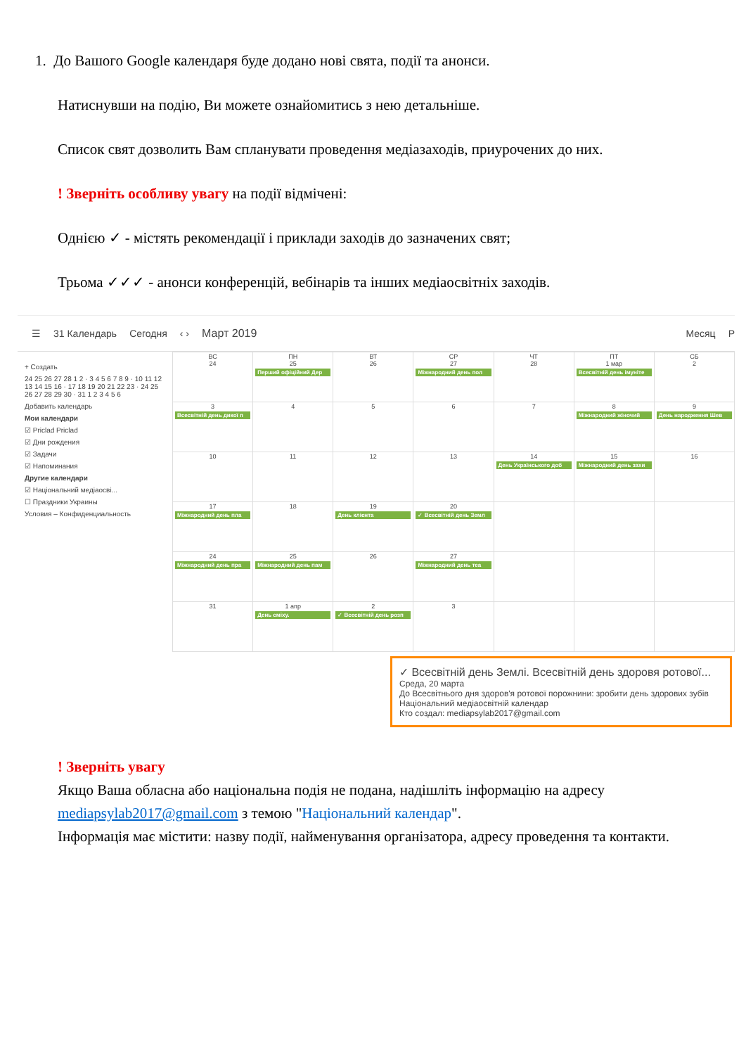1. До Вашого Google календаря буде додано нові свята, події та анонси.
Натиснувши на подію, Ви можете ознайомитись з нею детальніше.
Список свят дозволить Вам спланувати проведення медіазаходів, приурочених до них.
! Зверніть особливу увагу на події відмічені:
Однією ✓ - містять рекомендації і приклади заходів до зазначених свят;
Трьома ✓✓✓ - анонси конференцій, вебінарів та інших медіаосвітніх заходів.
☰ 31 Календарь Сегодня ‹ › Март 2019 Месяц P
+ Создать
24 25 26 27 28 1 2 · 3 4 5 6 7 8 9 · 10 11 12 13 14 15 16 · 17 18 19 20 21 22 23 · 24 25 26 27 28 29 30 · 31 1 2 3 4 5 6
Добавить календарь
Мои календари
☑ Priclad Priclad
☑ Дни рождения
☑ Задачи
☑ Напоминания
Другие календари
☑ Національний медіаосві...
☐ Праздники Украины
Условия – Конфиденциальность
| ВС 24 | ПН 25 Перший офіційний Дер | ВТ 26 | СР 27 Міжнародний день пол | ЧТ 28 | ПТ 1 мар Всесвітній день імуніте | СБ 2 |
| 3 Всесвітній день дикої п | 4 | 5 | 6 | 7 | 8 Міжнародний жіночий | 9 День народження Шев |
| 10 | 11 | 12 | 13 | 14 День Українського доб | 15 Міжнародний день захи | 16 |
| 17 Міжнародний день пла | 18 | 19 День клієнта | 20 ✓ Всесвітній день Земл | | | |
| 24 Міжнародний день пра | 25 Міжнародний день пам | 26 | 27 Міжнародний день теа | | | |
| 31 | 1 апр День сміху. | 2 ✓ Всесвітній день розп | 3 | | | |
✓ Всесвітній день Землі. Всесвітній день здоровя ротової...
Среда, 20 марта
До Всесвітнього дня здоров'я ротової порожнини: зробити день здорових зубів
Національний медіаосвітній календар
Кто создал: mediapsylab2017@gmail.com
! Зверніть увагу
Якщо Ваша обласна або національна подія не подана, надішліть інформацію на адресу mediapsylab2017@gmail.com з темою "Національний календар".
Інформація має містити: назву події, найменування організатора, адресу проведення та контакти.